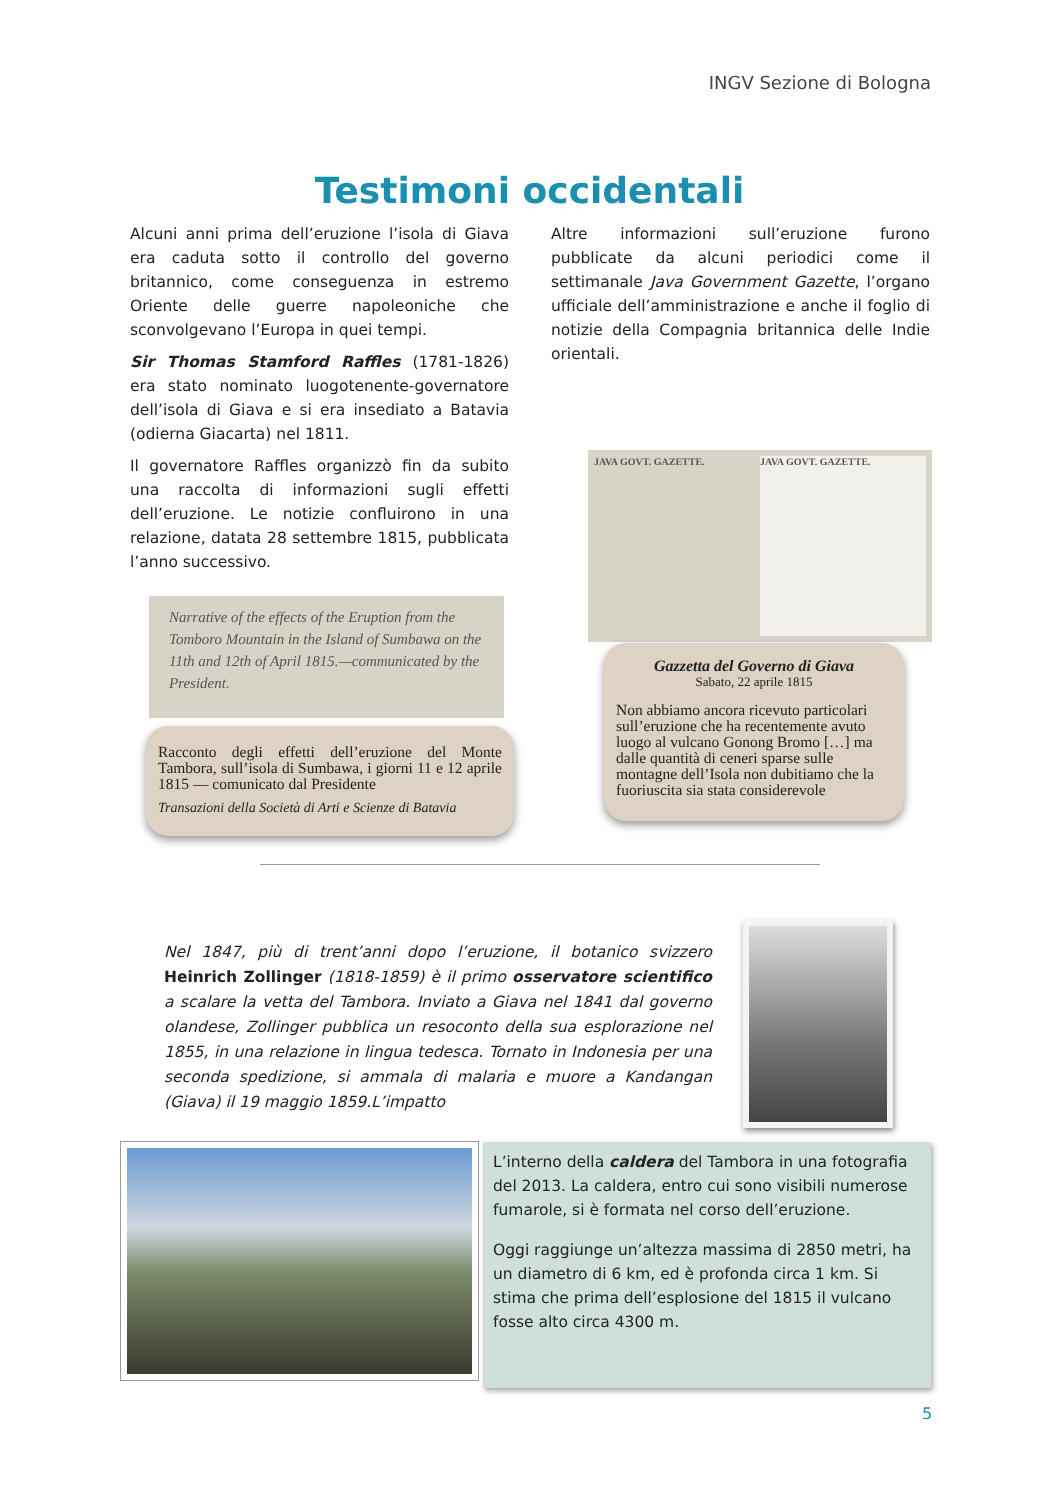INGV Sezione di Bologna
Testimoni occidentali
Alcuni anni prima dell’eruzione l’isola di Giava era caduta sotto il controllo del governo britannico, come conseguenza in estremo Oriente delle guerre napoleoniche che sconvolgevano l’Europa in quei tempi.
Sir Thomas Stamford Raffles (1781-1826) era stato nominato luogotenente-governatore dell’isola di Giava e si era insediato a Batavia (odierna Giacarta) nel 1811.
Il governatore Raffles organizzò fin da subito una raccolta di informazioni sugli effetti dell’eruzione. Le notizie confluirono in una relazione, datata 28 settembre 1815, pubblicata l’anno successivo.
Altre informazioni sull’eruzione furono pubblicate da alcuni periodici come il settimanale Java Government Gazette, l’organo ufficiale dell’amministrazione e anche il foglio di notizie della Compagnia britannica delle Indie orientali.
Narrative of the effects of the Eruption from the Tomboro Mountain in the Island of Sumbawa on the 11th and 12th of April 1815.—communicated by the President.
Racconto degli effetti dell’eruzione del Monte Tambora, sull’isola di Sumbawa, i giorni 11 e 12 aprile 1815 — comunicato dal Presidente
Transazioni della Società di Arti e Scienze di Batavia
JAVA GOVT. GAZETTE. JAVA GOVT. GAZETTE.
Gazzetta del Governo di Giava
Sabato, 22 aprile 1815
Non abbiamo ancora ricevuto particolari sull’eruzione che ha recentemente avuto luogo al vulcano Gonong Bromo […] ma dalle quantità di ceneri sparse sulle montagne dell’Isola non dubitiamo che la fuoriuscita sia stata considerevole
Nel 1847, più di trent’anni dopo l’eruzione, il botanico svizzero Heinrich Zollinger (1818-1859) è il primo osservatore scientifico a scalare la vetta del Tambora. Inviato a Giava nel 1841 dal governo olandese, Zollinger pubblica un resoconto della sua esplorazione nel 1855, in una relazione in lingua tedesca. Tornato in Indonesia per una seconda spedizione, si ammala di malaria e muore a Kandangan (Giava) il 19 maggio 1859.L’impatto
L’interno della caldera del Tambora in una fotografia del 2013. La caldera, entro cui sono visibili numerose fumarole, si è formata nel corso dell’eruzione.
Oggi raggiunge un’altezza massima di 2850 metri, ha un diametro di 6 km, ed è profonda circa 1 km. Si stima che prima dell’esplosione del 1815 il vulcano fosse alto circa 4300 m.
5